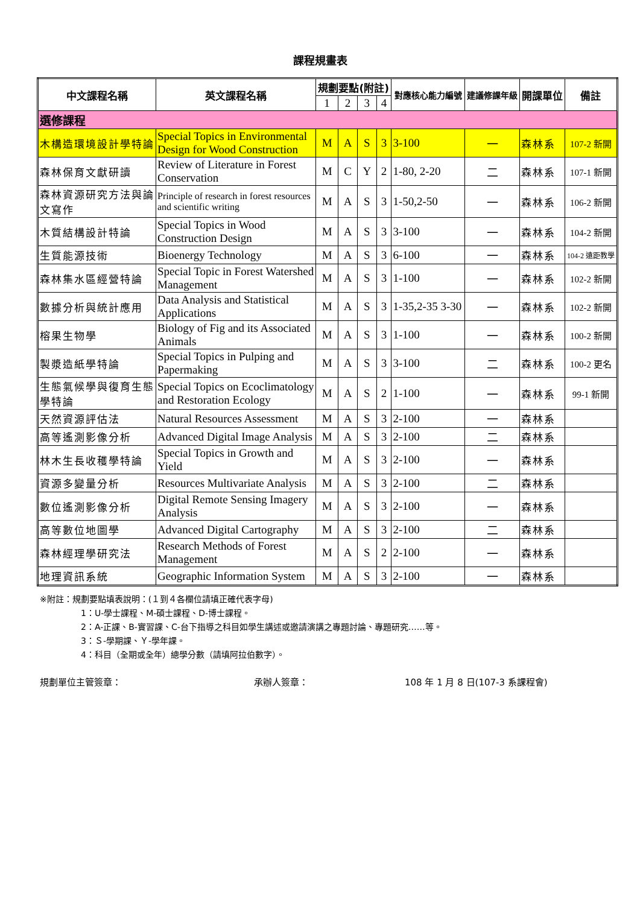課程規畫表
| 中文課程名稱 | 英文課程名稱 | 規劃要點(附註) | | | | 對應核心能力編號 | 建議修課年級 | 開課單位 | 備註 |
| --- | --- | --- | --- | --- | --- | --- | --- | --- | --- |
| | | 1 | 2 | 3 | 4 | | | | |
| 選修課程 | | | | | | | | | |
| 木構造環境設計學特論 | Special Topics in Environmental Design for Wood Construction | M | A | S | 3 | 3-100 | 一 | 森林系 | 107-2 新開 |
| 森林保育文獻研讀 | Review of Literature in Forest Conservation | M | C | Y | 2 | 1-80, 2-20 | 二 | 森林系 | 107-1 新開 |
| 森林資源研究方法與論文寫作 | Principle of research in forest resources and scientific writing | M | A | S | 3 | 1-50,2-50 | 一 | 森林系 | 106-2 新開 |
| 木質結構設計特論 | Special Topics in Wood Construction Design | M | A | S | 3 | 3-100 | 一 | 森林系 | 104-2 新開 |
| 生質能源技術 | Bioenergy Technology | M | A | S | 3 | 6-100 | 一 | 森林系 | 104-2 遠距教學 |
| 森林集水區經營特論 | Special Topic in Forest Watershed Management | M | A | S | 3 | 1-100 | 一 | 森林系 | 102-2 新開 |
| 數據分析與統計應用 | Data Analysis and Statistical Applications | M | A | S | 3 | 1-35,2-35 3-30 | 一 | 森林系 | 102-2 新開 |
| 榕果生物學 | Biology of Fig and its Associated Animals | M | A | S | 3 | 1-100 | 一 | 森林系 | 100-2 新開 |
| 製漿造紙學特論 | Special Topics in Pulping and Papermaking | M | A | S | 3 | 3-100 | 二 | 森林系 | 100-2 更名 |
| 生態氣候學與復育生態學特論 | Special Topics on Ecoclimatology and Restoration Ecology | M | A | S | 2 | 1-100 | 一 | 森林系 | 99-1 新開 |
| 天然資源評估法 | Natural Resources Assessment | M | A | S | 3 | 2-100 | 一 | 森林系 | |
| 高等遙測影像分析 | Advanced Digital Image Analysis | M | A | S | 3 | 2-100 | 二 | 森林系 | |
| 林木生長收穫學特論 | Special Topics in Growth and Yield | M | A | S | 3 | 2-100 | 一 | 森林系 | |
| 資源多變量分析 | Resources Multivariate Analysis | M | A | S | 3 | 2-100 | 二 | 森林系 | |
| 數位遙測影像分析 | Digital Remote Sensing Imagery Analysis | M | A | S | 3 | 2-100 | 一 | 森林系 | |
| 高等數位地圖學 | Advanced Digital Cartography | M | A | S | 3 | 2-100 | 二 | 森林系 | |
| 森林經理學研究法 | Research Methods of Forest Management | M | A | S | 2 | 2-100 | 一 | 森林系 | |
| 地理資訊系統 | Geographic Information System | M | A | S | 3 | 2-100 | 一 | 森林系 | |
※附註：規劃要點填表說明：(１到４各欄位請填正確代表字母)
1：U-學士課程、M-碩士課程、D-博士課程。
2：A-正課、B-實習課、C-台下指導之科目如學生講述或邀請演講之專題討論、專題研究……等。
3：Ｓ-學期課、Ｙ-學年課。
4：科目（全期或全年）總學分數（請填阿拉伯數字）。
規劃單位主管簽章： 承辦人簽章： 108 年 1 月 8 日(107-3 系課程會)